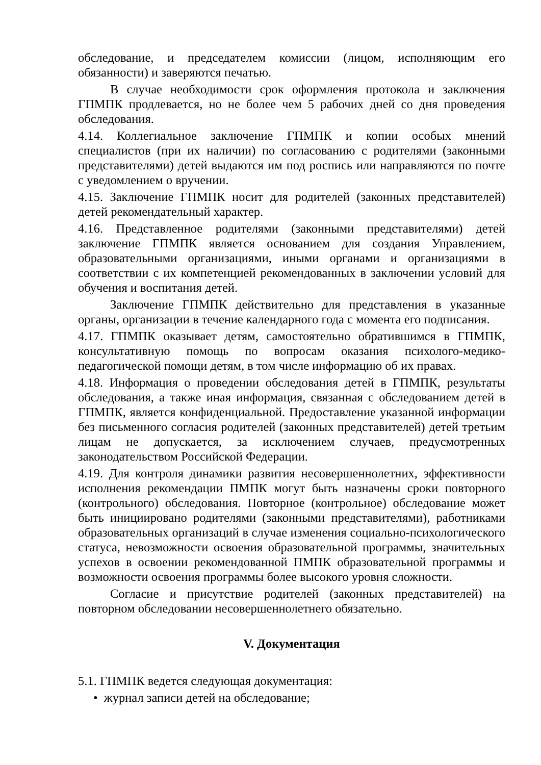обследование, и председателем комиссии (лицом, исполняющим его обязанности) и заверяются печатью.
В случае необходимости срок оформления протокола и заключения ГПМПК продлевается, но не более чем 5 рабочих дней со дня проведения обследования.
4.14. Коллегиальное заключение ГПМПК и копии особых мнений специалистов (при их наличии) по согласованию с родителями (законными представителями) детей выдаются им под роспись или направляются по почте с уведомлением о вручении.
4.15. Заключение ГПМПК носит для родителей (законных представителей) детей рекомендательный характер.
4.16. Представленное родителями (законными представителями) детей заключение ГПМПК является основанием для создания Управлением, образовательными организациями, иными органами и организациями в соответствии с их компетенцией рекомендованных в заключении условий для обучения и воспитания детей.
Заключение ГПМПК действительно для представления в указанные органы, организации в течение календарного года с момента его подписания.
4.17. ГПМПК оказывает детям, самостоятельно обратившимся в ГПМПК, консультативную помощь по вопросам оказания психолого-медико-педагогической помощи детям, в том числе информацию об их правах.
4.18. Информация о проведении обследования детей в ГПМПК, результаты обследования, а также иная информация, связанная с обследованием детей в ГПМПК, является конфиденциальной. Предоставление указанной информации без письменного согласия родителей (законных представителей) детей третьим лицам не допускается, за исключением случаев, предусмотренных законодательством Российской Федерации.
4.19. Для контроля динамики развития несовершеннолетних, эффективности исполнения рекомендации ПМПК могут быть назначены сроки повторного (контрольного) обследования. Повторное (контрольное) обследование может быть инициировано родителями (законными представителями), работниками образовательных организаций в случае изменения социально-психологического статуса, невозможности освоения образовательной программы, значительных успехов в освоении рекомендованной ПМПК образовательной программы и возможности освоения программы более высокого уровня сложности.
Согласие и присутствие родителей (законных представителей) на повторном обследовании несовершеннолетнего обязательно.
V. Документация
5.1. ГПМПК ведется следующая документация:
• журнал записи детей на обследование;